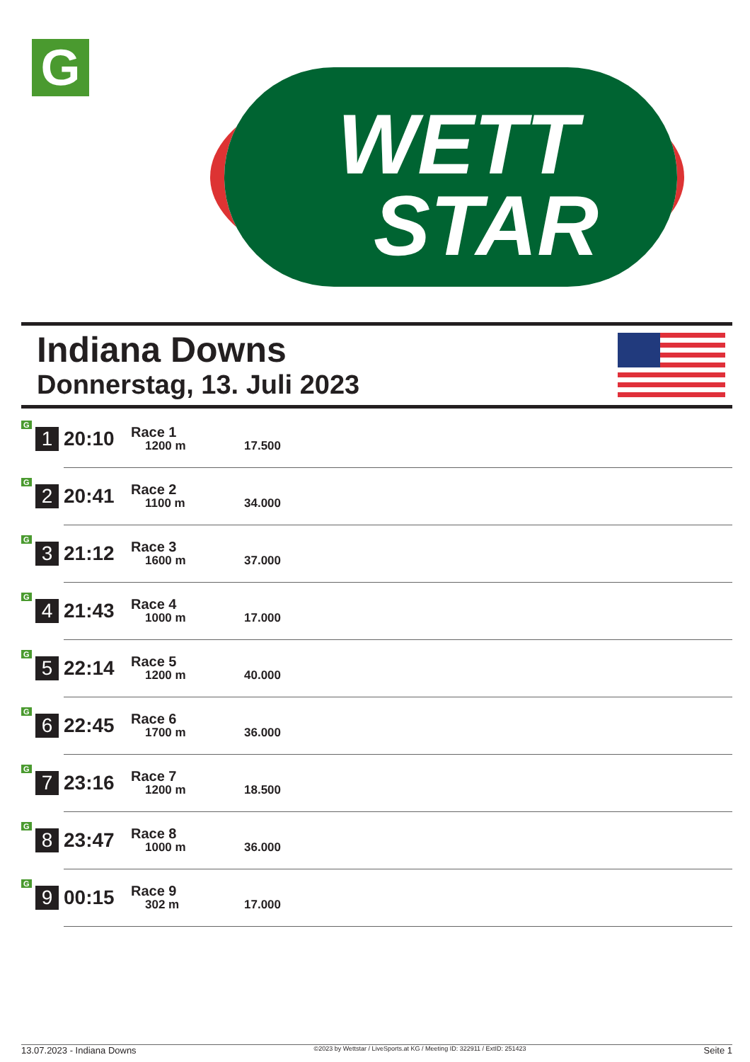G
WETT
STAR
Indiana Downs
Donnerstag, 13. Juli 2023
| G | 1 | 20:10 | Race 1 1200 m | 17.500 |
| G | 2 | 20:41 | Race 2 1100 m | 34.000 |
| G | 3 | 21:12 | Race 3 1600 m | 37.000 |
| G | 4 | 21:43 | Race 4 1000 m | 17.000 |
| G | 5 | 22:14 | Race 5 1200 m | 40.000 |
| G | 6 | 22:45 | Race 6 1700 m | 36.000 |
| G | 7 | 23:16 | Race 7 1200 m | 18.500 |
| G | 8 | 23:47 | Race 8 1000 m | 36.000 |
| G | 9 | 00:15 | Race 9 302 m | 17.000 |
13.07.2023 - Indiana Downs ©2023 by Wettstar / LiveSports.at KG / Meeting ID: 322911 / ExtID: 251423 Seite 1